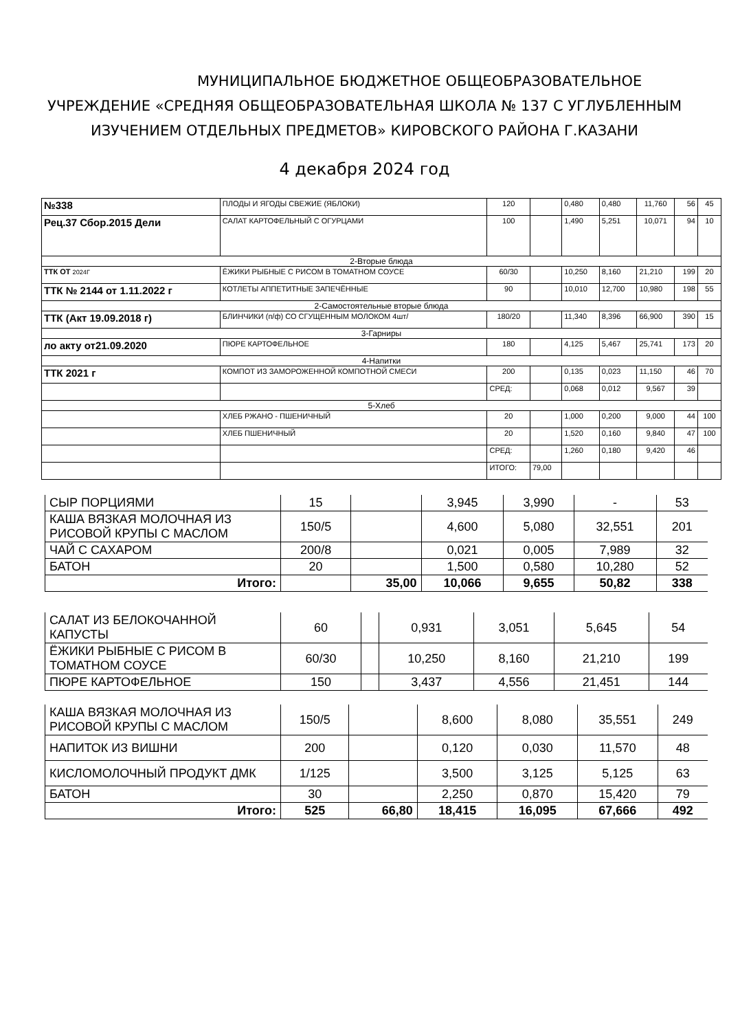МУНИЦИПАЛЬНОЕ БЮДЖЕТНОЕ ОБЩЕОБРАЗОВАТЕЛЬНОЕ
УЧРЕЖДЕНИЕ «СРЕДНЯЯ ОБЩЕОБРАЗОВАТЕЛЬНАЯ ШКОЛА № 137 С УГЛУБЛЕННЫМ
ИЗУЧЕНИЕМ ОТДЕЛЬНЫХ ПРЕДМЕТОВ» КИРОВСКОГО РАЙОНА Г.КАЗАНИ
4 декабря 2024 год
| №338 | ПЛОДЫ И ЯГОДЫ СВЕЖИЕ (ЯБЛОКИ) | 120 | | 0,480 | 0,480 | 11,760 | 56 | 45 |
| Рец.37 Сбор.2015 Дели | САЛАТ КАРТОФЕЛЬНЫЙ С ОГУРЦАМИ | 100 | | 1,490 | 5,251 | 10,071 | 94 | 10 |
| 2-Вторые блюда | | | | | | | | |
| ТТК ОТ 2024Г | ЁЖИКИ РЫБНЫЕ С РИСОМ В ТОМАТНОМ СОУСЕ | 60/30 | | 10,250 | 8,160 | 21,210 | 199 | 20 |
| ТТК № 2144 от 1.11.2022 г | КОТЛЕТЫ АППЕТИТНЫЕ ЗАПЕЧЁННЫЕ | 90 | | 10,010 | 12,700 | 10,980 | 198 | 55 |
| 2-Самостоятельные вторые блюда | | | | | | | | |
| ТТК (Акт 19.09.2018 г) | БЛИНЧИКИ (п/ф) СО СГУЩЕННЫМ МОЛОКОМ 4шт/ | 180/20 | | 11,340 | 8,396 | 66,900 | 390 | 15 |
| 3-Гарниры | | | | | | | | |
| ло акту от21.09.2020 | ПЮРЕ КАРТОФЕЛЬНОЕ | 180 | | 4,125 | 5,467 | 25,741 | 173 | 20 |
| 4-Напитки | | | | | | | | |
| ТТК 2021 г | КОМПОТ ИЗ ЗАМОРОЖЕННОЙ КОМПОТНОЙ СМЕСИ | 200 | | 0,135 | 0,023 | 11,150 | 46 | 70 |
| | | СРЕД: | | 0,068 | 0,012 | 9,567 | 39 | |
| 5-Хлеб | | | | | | | | |
| | ХЛЕБ РЖАНО - ПШЕНИЧНЫЙ | 20 | | 1,000 | 0,200 | 9,000 | 44 | 100 |
| | ХЛЕБ ПШЕНИЧНЫЙ | 20 | | 1,520 | 0,160 | 9,840 | 47 | 100 |
| | | СРЕД: | | 1,260 | 0,180 | 9,420 | 46 | |
| | | ИТОГО: | 79,00 | | | | | |
| СЫР ПОРЦИЯМИ | 15 | | 3,945 | 3,990 | - | 53 |
| КАША ВЯЗКАЯ МОЛОЧНАЯ ИЗ РИСОВОЙ КРУПЫ С МАСЛОМ | 150/5 | | 4,600 | 5,080 | 32,551 | 201 |
| ЧАЙ С САХАРОМ | 200/8 | | 0,021 | 0,005 | 7,989 | 32 |
| БАТОН | 20 | | 1,500 | 0,580 | 10,280 | 52 |
| Итого: | | 35,00 | 10,066 | 9,655 | 50,82 | 338 |
| САЛАТ ИЗ БЕЛОКОЧАННОЙ КАПУСТЫ | 60 | | 0,931 | 3,051 | 5,645 | 54 |
| ЁЖИКИ РЫБНЫЕ С РИСОМ В ТОМАТНОМ СОУСЕ | 60/30 | | 10,250 | 8,160 | 21,210 | 199 |
| ПЮРЕ КАРТОФЕЛЬНОЕ | 150 | | 3,437 | 4,556 | 21,451 | 144 |
| КАША ВЯЗКАЯ МОЛОЧНАЯ ИЗ РИСОВОЙ КРУПЫ С МАСЛОМ | 150/5 | | 8,600 | 8,080 | 35,551 | 249 |
| НАПИТОК ИЗ ВИШНИ | 200 | | 0,120 | 0,030 | 11,570 | 48 |
| КИСЛОМОЛОЧНЫЙ ПРОДУКТ ДМК | 1/125 | | 3,500 | 3,125 | 5,125 | 63 |
| БАТОН | 30 | | 2,250 | 0,870 | 15,420 | 79 |
| Итого: | 525 | 66,80 | 18,415 | 16,095 | 67,666 | 492 |